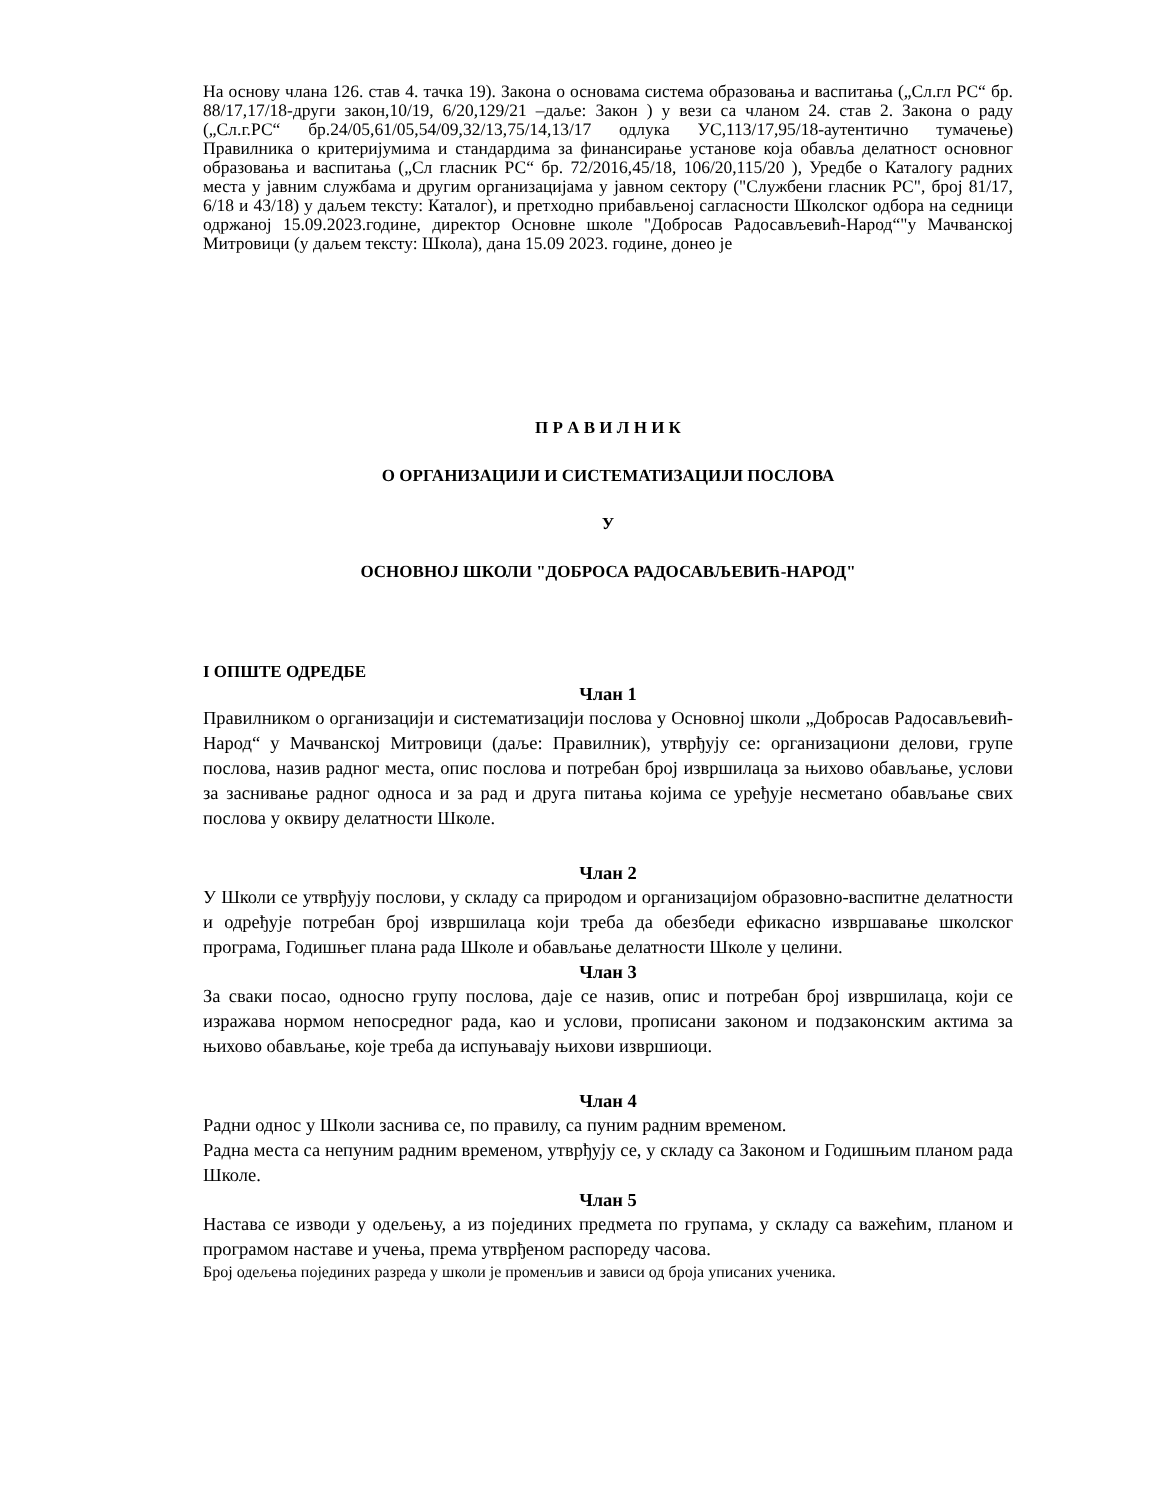На основу члана 126. став 4. тачка 19). Закона о основама система образовања и васпитања („Сл.гл РС“ бр. 88/17,17/18-други закон,10/19, 6/20,129/21 –даље: Закон ) у вези са чланом 24. став 2. Закона о раду („Сл.г.РС“ бр.24/05,61/05,54/09,32/13,75/14,13/17 одлука УС,113/17,95/18-аутентично тумачење) Правилника о критеријумима и стандардима за финансирање установе која обавља делатност основног образовања и васпитања („Сл гласник РС“ бр. 72/2016,45/18, 106/20,115/20 ), Уредбе о Каталогу радних места у јавним службама и другим организацијама у јавном сектору ("Службени гласник РС", број 81/17, 6/18 и 43/18) у даљем тексту: Каталог), и претходно прибављеној сагласности Школског одбора на седници одржаној 15.09.2023.године, директор Основне школе "Добросав Радосављевић-Народ“"у Мачванској Митровици (у даљем тексту: Школа), дана 15.09 2023. године, донео је
П Р А В И Л Н И К
О ОРГАНИЗАЦИЈИ И СИСТЕМАТИЗАЦИЈИ ПОСЛОВА
У
ОСНОВНОЈ ШКОЛИ "ДОБРОСА РАДОСАВЉЕВИЋ-НАРОД"
I ОПШТЕ ОДРЕДБЕ
Члан 1
Правилником о организацији и систематизацији послова у Основној школи „Добросав Радосављевић-Народ“ у Мачванској Митровици (даље: Правилник), утврђују се: организациони делови, групе послова, назив радног места, опис послова и потребан број извршилаца за њихово обављање, услови за заснивање радног односа и за рад и друга питања којима се уређује несметано обављање свих послова у оквиру делатности Школе.
Члан 2
У Школи се утврђују послови, у складу са природом и организацијом образовно-васпитне делатности и одређује потребан број извршилаца који треба да обезбеди ефикасно извршавање школског програма, Годишњег плана рада Школе и обављање делатности Школе у целини.
Члан 3
За сваки посао, односно групу послова, даје се назив, опис и потребан број извршилаца, који се изражава нормом непосредног рада, као и услови, прописани законом и подзаконским актима за њихово обављање, које треба да испуњавају њихови извршиоци.
Члан 4
Радни однос у Школи заснива се, по правилу, са пуним радним временом.
Радна места са непуним радним временом, утврђују се, у складу са Законом и Годишњим планом рада Школе.
Члан 5
Настава се изводи у одељењу, а из појединих предмета по групама, у складу са важећим, планом и програмом наставе и учења, према утврђеном распореду часова.
Број одељења појединих разреда у школи је променљив и зависи од броја уписаних ученика.